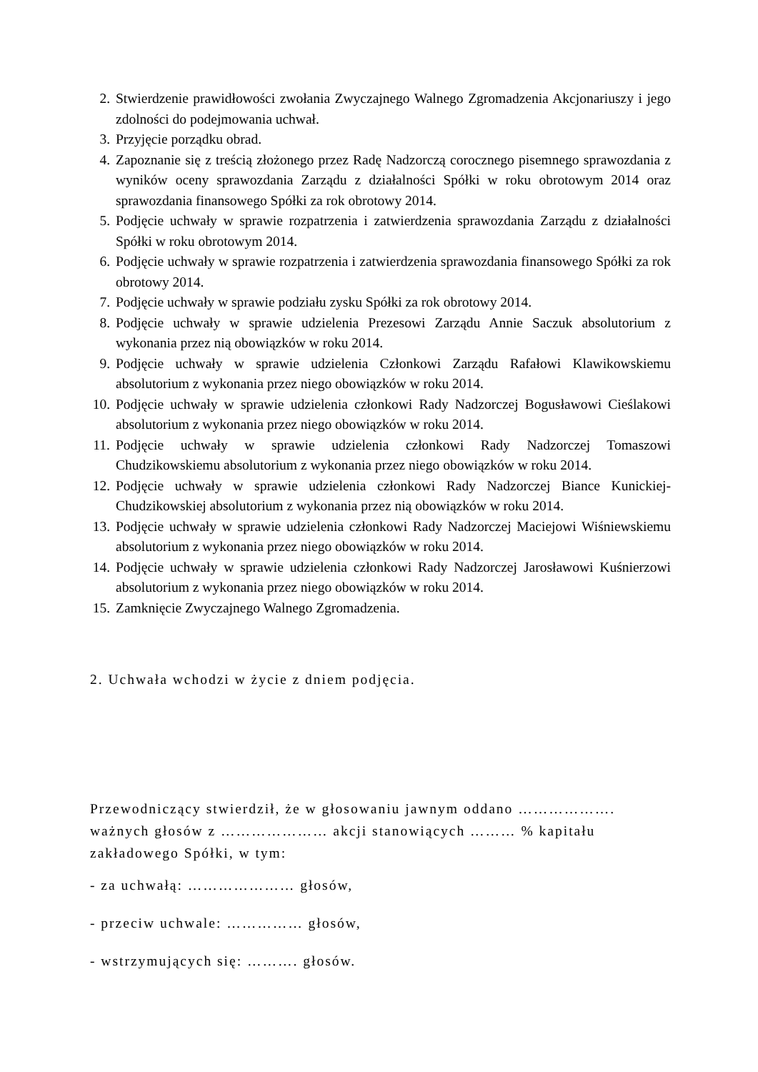2. Stwierdzenie prawidłowości zwołania Zwyczajnego Walnego Zgromadzenia Akcjonariuszy i jego zdolności do podejmowania uchwał.
3. Przyjęcie porządku obrad.
4. Zapoznanie się z treścią złożonego przez Radę Nadzorczą corocznego pisemnego sprawozdania z wyników oceny sprawozdania Zarządu z działalności Spółki w roku obrotowym 2014 oraz sprawozdania finansowego Spółki za rok obrotowy 2014.
5. Podjęcie uchwały w sprawie rozpatrzenia i zatwierdzenia sprawozdania Zarządu z działalności Spółki w roku obrotowym 2014.
6. Podjęcie uchwały w sprawie rozpatrzenia i zatwierdzenia sprawozdania finansowego Spółki za rok obrotowy 2014.
7. Podjęcie uchwały w sprawie podziału zysku Spółki za rok obrotowy 2014.
8. Podjęcie uchwały w sprawie udzielenia Prezesowi Zarządu Annie Saczuk absolutorium z wykonania przez nią obowiązków w roku 2014.
9. Podjęcie uchwały w sprawie udzielenia Członkowi Zarządu Rafałowi Klawikowskiemu absolutorium z wykonania przez niego obowiązków w roku 2014.
10. Podjęcie uchwały w sprawie udzielenia członkowi Rady Nadzorczej Bogusławowi Cieślakowi absolutorium z wykonania przez niego obowiązków w roku 2014.
11. Podjęcie uchwały w sprawie udzielenia członkowi Rady Nadzorczej Tomaszowi Chudzikowskiemu absolutorium z wykonania przez niego obowiązków w roku 2014.
12. Podjęcie uchwały w sprawie udzielenia członkowi Rady Nadzorczej Biance Kunickiej-Chudzikowskiej absolutorium z wykonania przez nią obowiązków w roku 2014.
13. Podjęcie uchwały w sprawie udzielenia członkowi Rady Nadzorczej Maciejowi Wiśniewskiemu absolutorium z wykonania przez niego obowiązków w roku 2014.
14. Podjęcie uchwały w sprawie udzielenia członkowi Rady Nadzorczej Jarosławowi Kuśnierzowi absolutorium z wykonania przez niego obowiązków w roku 2014.
15. Zamknięcie Zwyczajnego Walnego Zgromadzenia.
2. Uchwała wchodzi w życie z dniem podjęcia.
Przewodniczący stwierdził, że w głosowaniu jawnym oddano ………………. ważnych głosów z ………………… akcji stanowiących ……… % kapitału zakładowego Spółki, w tym:
- za uchwałą: ………………… głosów,
- przeciw uchwale: …………… głosów,
- wstrzymujących się: ………. głosów.